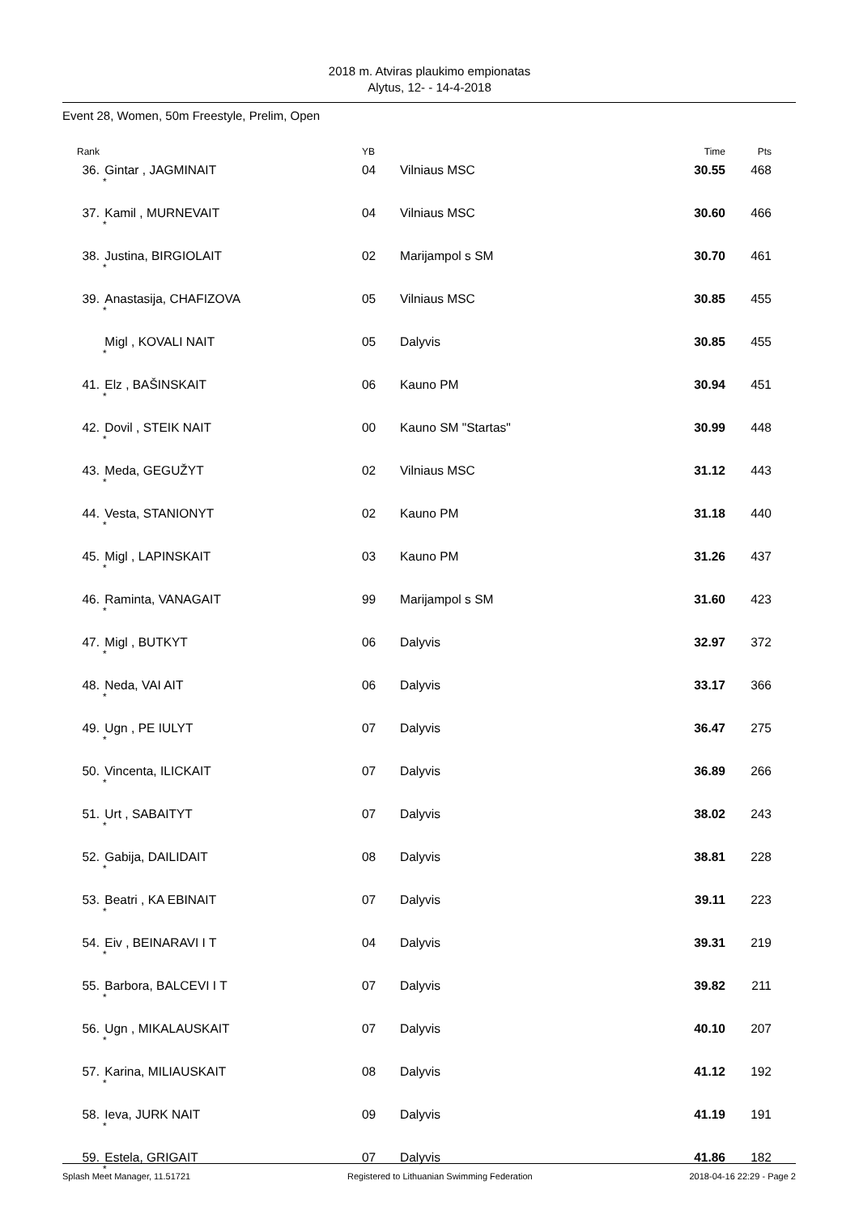2018 m. Atviras plaukimo empionatas
Alytus, 12- - 14-4-2018
Event 28, Women, 50m Freestyle, Prelim, Open
| Rank | | YB | | Time | Pts | |
| --- | --- | --- | --- | --- | --- | --- |
| 36. | Gintar , JAGMINAIT * | 04 | Vilniaus MSC | 30.55 | 468 | |
| 37. | Kamil , MURNEVAIT * | 04 | Vilniaus MSC | 30.60 | 466 | |
| 38. | Justina, BIRGIOLAIT * | 02 | Marijampol s SM | 30.70 | 461 | |
| 39. | Anastasija, CHAFIZOVA * | 05 | Vilniaus MSC | 30.85 | 455 | |
| | Migl , KOVALI NAIT * | 05 | Dalyvis | 30.85 | 455 | |
| 41. | Elz , BAŠINSKAIT * | 06 | Kauno PM | 30.94 | 451 | |
| 42. | Dovil , STEIK NAIT * | 00 | Kauno SM "Startas" | 30.99 | 448 | |
| 43. | Meda, GEGUŽYT * | 02 | Vilniaus MSC | 31.12 | 443 | |
| 44. | Vesta, STANIONYT * | 02 | Kauno PM | 31.18 | 440 | |
| 45. | Migl , LAPINSKAIT * | 03 | Kauno PM | 31.26 | 437 | |
| 46. | Raminta, VANAGAIT * | 99 | Marijampol s SM | 31.60 | 423 | |
| 47. | Migl , BUTKYT * | 06 | Dalyvis | 32.97 | 372 | |
| 48. | Neda, VAI AIT * | 06 | Dalyvis | 33.17 | 366 | |
| 49. | Ugn , PE IULYT * | 07 | Dalyvis | 36.47 | 275 | |
| 50. | Vincenta, ILICKAIT * | 07 | Dalyvis | 36.89 | 266 | |
| 51. | Urt , SABAITYT * | 07 | Dalyvis | 38.02 | 243 | |
| 52. | Gabija, DAILIDAIT * | 08 | Dalyvis | 38.81 | 228 | |
| 53. | Beatri , KA EBINAIT * | 07 | Dalyvis | 39.11 | 223 | |
| 54. | Eiv , BEINARAVI I T * | 04 | Dalyvis | 39.31 | 219 | |
| 55. | Barbora, BALCEVI I T * | 07 | Dalyvis | 39.82 | 211 | |
| 56. | Ugn , MIKALAUSKAIT * | 07 | Dalyvis | 40.10 | 207 | |
| 57. | Karina, MILIAUSKAIT * | 08 | Dalyvis | 41.12 | 192 | |
| 58. | Ieva, JURK NAIT * | 09 | Dalyvis | 41.19 | 191 | |
| 59. | Estela, GRIGAIT * | 07 | Dalyvis | 41.86 | 182 | |
Splash Meet Manager, 11.51721 Registered to Lithuanian Swimming Federation 2018-04-16 22:29 - Page 2